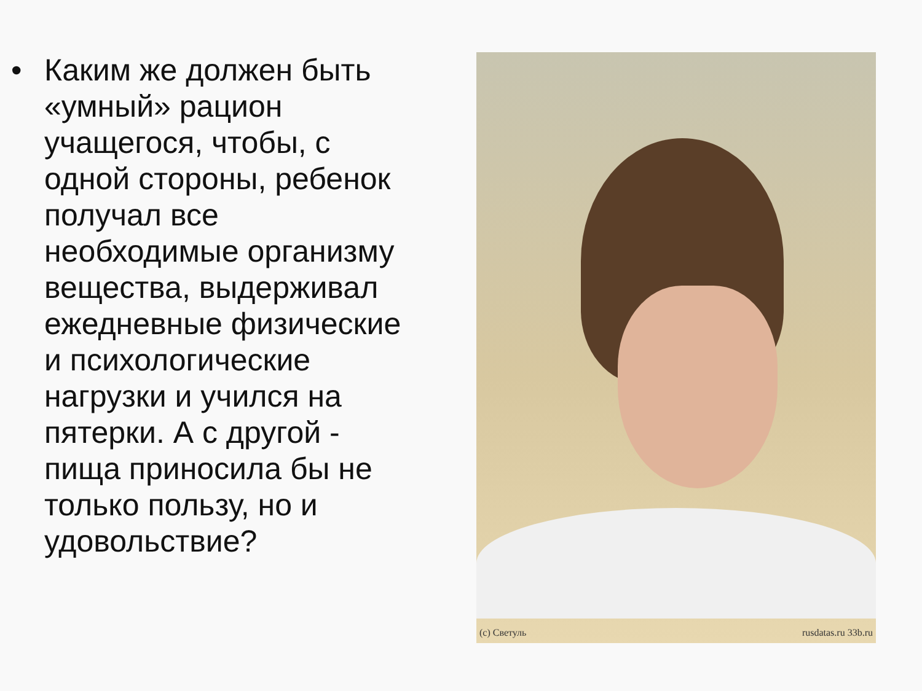• Каким же должен быть «умный» рацион учащегося, чтобы, с одной стороны, ребенок получал все необходимые организму вещества, выдерживал ежедневные физические и психологические нагрузки и учился на пятерки. А с другой - пища приносила бы не только пользу, но и удовольствие?
(c) Светуль rusdatas.ru 33b.ru